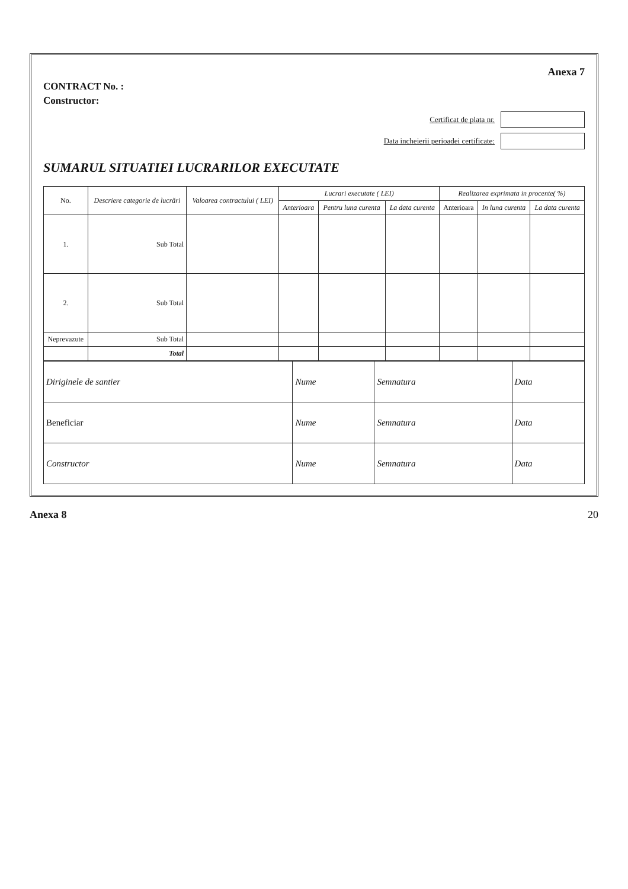Anexa 7
CONTRACT No. :
Constructor:
Certificat de plata nr.
Data incheierii perioadei certificate:
SUMARUL SITUATIEI LUCRARILOR EXECUTATE
| No. | Descriere categorie de lucrări | Valoarea contractului ( LEI) | Lucrari executate ( LEI) | | | Realizarea exprimata in procente( %) | | |
| --- | --- | --- | --- | --- | --- | --- | --- | --- |
| | | | Anterioara | Pentru luna curenta | La data curenta | Anterioara | In luna curenta | La data curenta |
| 1. | Sub Total | | | | | | | |
| 2. | Sub Total | | | | | | | |
| Neprevazute | Sub Total | | | | | | | |
| | Total | | | | | | | |
| Diriginele de santier | Nume | Semnatura | Data |
| Beneficiar | Nume | Semnatura | Data |
| Constructor | Nume | Semnatura | Data |
Anexa 8 20